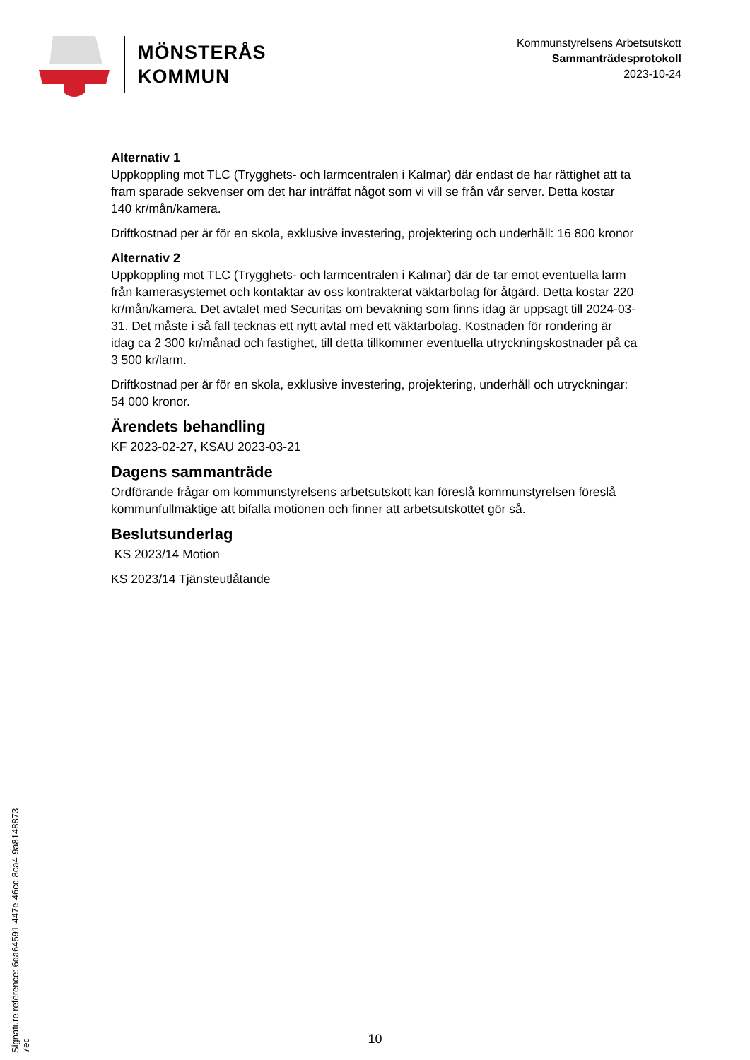MÖNSTERÅS
KOMMUN
Kommunstyrelsens Arbetsutskott
Sammanträdesprotokoll
2023-10-24
Alternativ 1
Uppkoppling mot TLC (Trygghets- och larmcentralen i Kalmar) där endast de har rättighet att ta fram sparade sekvenser om det har inträffat något som vi vill se från vår server. Detta kostar 140 kr/mån/kamera.
Driftkostnad per år för en skola, exklusive investering, projektering och underhåll: 16 800 kronor
Alternativ 2
Uppkoppling mot TLC (Trygghets- och larmcentralen i Kalmar) där de tar emot eventuella larm från kamerasystemet och kontaktar av oss kontrakterat väktarbolag för åtgärd. Detta kostar 220 kr/mån/kamera. Det avtalet med Securitas om bevakning som finns idag är uppsagt till 2024-03-31. Det måste i så fall tecknas ett nytt avtal med ett väktarbolag. Kostnaden för rondering är idag ca 2 300 kr/månad och fastighet, till detta tillkommer eventuella utryckningskostnader på ca 3 500 kr/larm.
Driftkostnad per år för en skola, exklusive investering, projektering, underhåll och utryckningar: 54 000 kronor.
Ärendets behandling
KF 2023-02-27, KSAU 2023-03-21
Dagens sammanträde
Ordförande frågar om kommunstyrelsens arbetsutskott kan föreslå kommunstyrelsen föreslå kommunfullmäktige att bifalla motionen och finner att arbetsutskottet gör så.
Beslutsunderlag
KS 2023/14 Motion
KS 2023/14 Tjänsteutlåtande
Signature reference: 6da64591-447e-46cc-8ca4-9a8148873 7ec
10